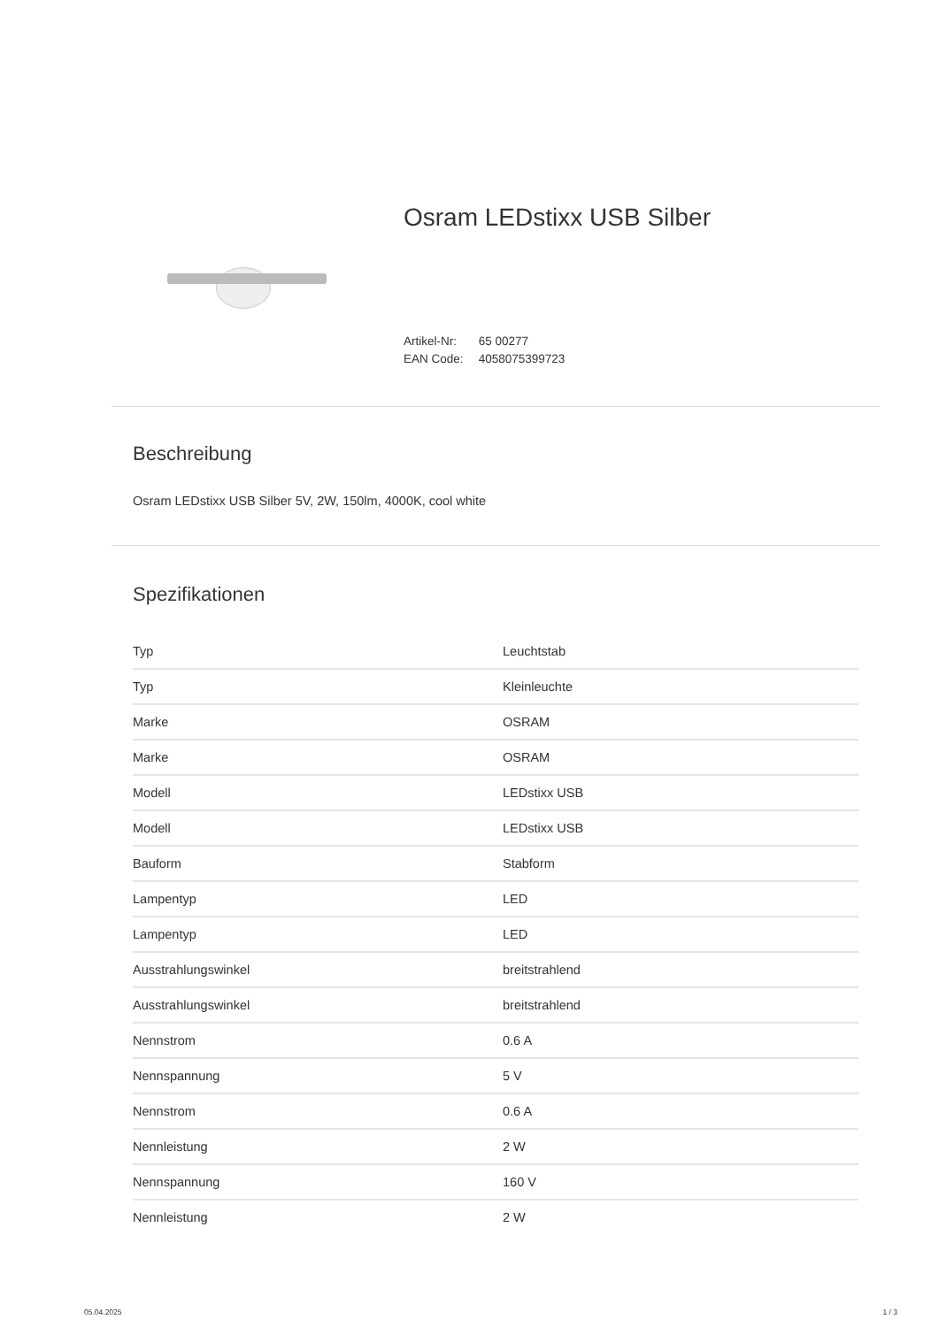Osram LEDstixx USB Silber
Artikel-Nr: 65 00277
EAN Code: 4058075399723
Beschreibung
Osram LEDstixx USB Silber 5V, 2W, 150lm, 4000K, cool white
Spezifikationen
| Typ | Leuchtstab |
| Typ | Kleinleuchte |
| Marke | OSRAM |
| Marke | OSRAM |
| Modell | LEDstixx USB |
| Modell | LEDstixx USB |
| Bauform | Stabform |
| Lampentyp | LED |
| Lampentyp | LED |
| Ausstrahlungswinkel | breitstrahlend |
| Ausstrahlungswinkel | breitstrahlend |
| Nennstrom | 0.6 A |
| Nennspannung | 5 V |
| Nennstrom | 0.6 A |
| Nennleistung | 2 W |
| Nennspannung | 160 V |
| Nennleistung | 2 W |
05.04.2025 1 / 3